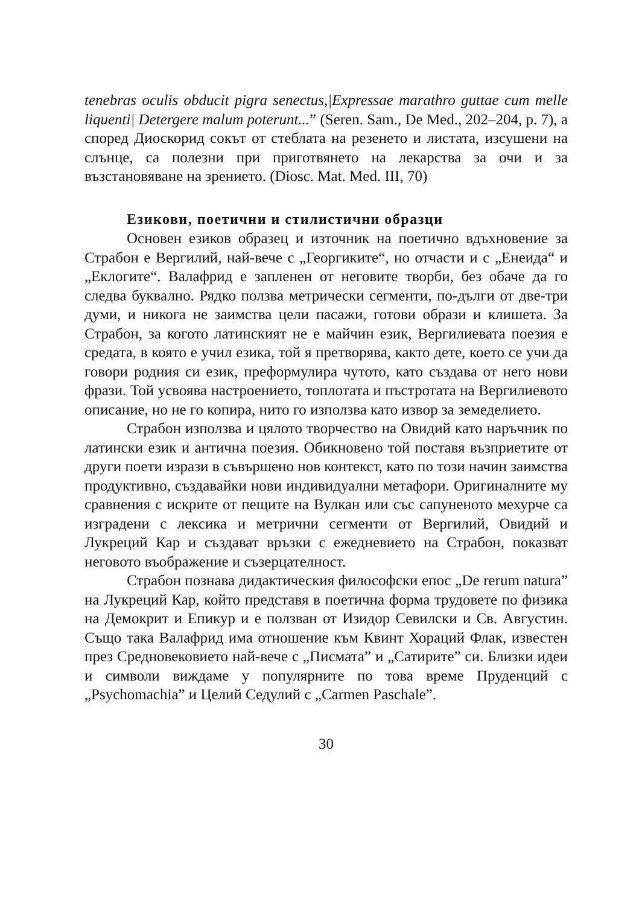tenebras oculis obducit pigra senectus,|Expressae marathro guttae cum melle liquenti| Detergere malum poterunt...” (Seren. Sam., De Med., 202–204, p. 7), а според Диоскорид сокът от стеблата на резенето и листата, изсушени на слънце, са полезни при приготвянето на лекарства за очи и за възстановяване на зрението. (Diosc. Mat. Med. III, 70)
Езикови, поетични и стилистични образци
Основен езиков образец и източник на поетично вдъхновение за Страбон е Вергилий, най-вече с „Георгиките“, но отчасти и с „Енеида“ и „Еклогите“. Валафрид е запленен от неговите творби, без обаче да го следва буквално. Рядко ползва метрически сегменти, по-дълги от две-три думи, и никога не заимства цели пасажи, готови образи и клишета. За Страбон, за когото латинският не е майчин език, Вергилиевата поезия е средата, в която е учил езика, той я претворява, както дете, което се учи да говори родния си език, преформулира чутото, като създава от него нови фрази. Той усвоява настроението, топлотата и пъстротата на Вергилиевото описание, но не го копира, нито го използва като извор за земеделието.
Страбон използва и цялото творчество на Овидий като наръчник по латински език и антична поезия. Обикновено той поставя възприетите от други поети изрази в съвършено нов контекст, като по този начин заимства продуктивно, създавайки нови индивидуални метафори. Оригиналните му сравнения с искрите от пещите на Вулкан или със сапуненото мехурче са изградени с лексика и метрични сегменти от Вергилий, Овидий и Лукреций Кар и създават връзки с ежедневието на Страбон, показват неговото въображение и съзерцателност.
Страбон познава дидактическия философски епос „De rerum natura” на Лукреций Кар, който представя в поетична форма трудовете по физика на Демокрит и Епикур и е ползван от Изидор Севилски и Св. Августин. Също така Валафрид има отношение към Квинт Хораций Флак, известен през Средновековието най-вече с „Писмата” и „Сатирите” си. Близки идеи и символи виждаме у популярните по това време Пруденций с „Psychomachia” и Целий Седулий с „Carmen Paschale”.
30